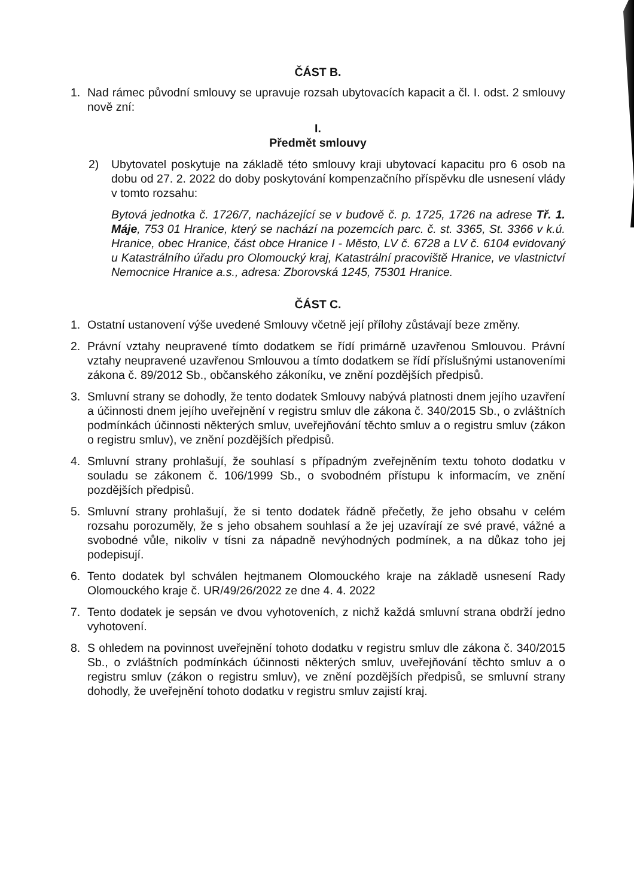ČÁST B.
1. Nad rámec původní smlouvy se upravuje rozsah ubytovacích kapacit a čl. I. odst. 2 smlouvy nově zní:
I.
Předmět smlouvy
2) Ubytovatel poskytuje na základě této smlouvy kraji ubytovací kapacitu pro 6 osob na dobu od 27. 2. 2022 do doby poskytování kompenzačního příspěvku dle usnesení vlády v tomto rozsahu:
Bytová jednotka č. 1726/7, nacházející se v budově č. p. 1725, 1726 na adrese Tř. 1. Máje, 753 01 Hranice, který se nachází na pozemcích parc. č. st. 3365, St. 3366 v k.ú. Hranice, obec Hranice, část obce Hranice I - Město, LV č. 6728 a LV č. 6104 evidovaný u Katastrálního úřadu pro Olomoucký kraj, Katastrální pracoviště Hranice, ve vlastnictví Nemocnice Hranice a.s., adresa: Zborovská 1245, 75301 Hranice.
ČÁST C.
1. Ostatní ustanovení výše uvedené Smlouvy včetně její přílohy zůstávají beze změny.
2. Právní vztahy neupravené tímto dodatkem se řídí primárně uzavřenou Smlouvou. Právní vztahy neupravené uzavřenou Smlouvou a tímto dodatkem se řídí příslušnými ustanoveními zákona č. 89/2012 Sb., občanského zákoníku, ve znění pozdějších předpisů.
3. Smluvní strany se dohodly, že tento dodatek Smlouvy nabývá platnosti dnem jejího uzavření a účinnosti dnem jejího uveřejnění v registru smluv dle zákona č. 340/2015 Sb., o zvláštních podmínkách účinnosti některých smluv, uveřejňování těchto smluv a o registru smluv (zákon o registru smluv), ve znění pozdějších předpisů.
4. Smluvní strany prohlašují, že souhlasí s případným zveřejněním textu tohoto dodatku v souladu se zákonem č. 106/1999 Sb., o svobodném přístupu k informacím, ve znění pozdějších předpisů.
5. Smluvní strany prohlašují, že si tento dodatek řádně přečetly, že jeho obsahu v celém rozsahu porozuměly, že s jeho obsahem souhlasí a že jej uzavírají ze své pravé, vážné a svobodné vůle, nikoliv v tísni za nápadně nevýhodných podmínek, a na důkaz toho jej podepisují.
6. Tento dodatek byl schválen hejtmanem Olomouckého kraje na základě usnesení Rady Olomouckého kraje č. UR/49/26/2022 ze dne 4. 4. 2022
7. Tento dodatek je sepsán ve dvou vyhotoveních, z nichž každá smluvní strana obdrží jedno vyhotovení.
8. S ohledem na povinnost uveřejnění tohoto dodatku v registru smluv dle zákona č. 340/2015 Sb., o zvláštních podmínkách účinnosti některých smluv, uveřejňování těchto smluv a o registru smluv (zákon o registru smluv), ve znění pozdějších předpisů, se smluvní strany dohodly, že uveřejnění tohoto dodatku v registru smluv zajistí kraj.